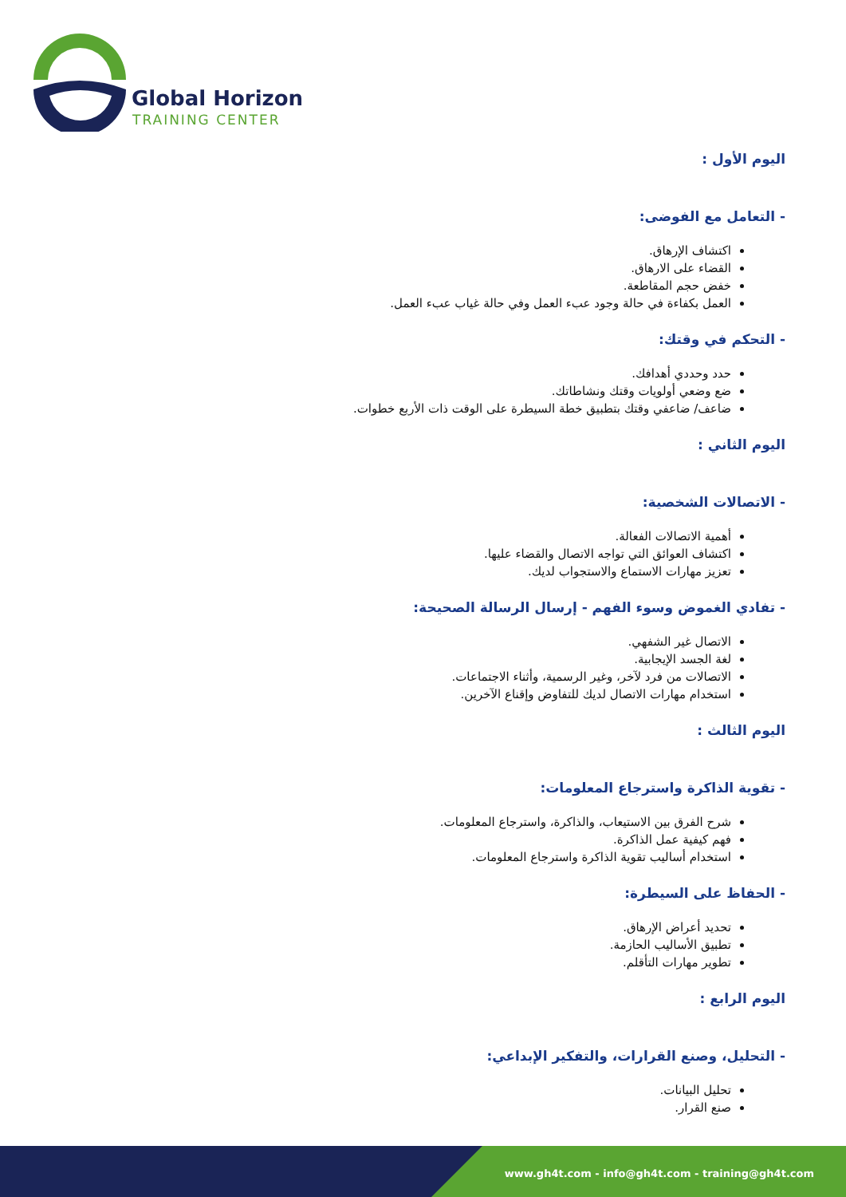Global Horizon
TRAINING CENTER
اليوم الأول :
- التعامل مع الفوضى:
اكتشاف الإرهاق.
القضاء على الارهاق.
خفض حجم المقاطعة.
العمل بكفاءة في حالة وجود عبء العمل وفي حالة غياب عبء العمل.
- التحكم في وقتك:
حدد وحددي أهدافك.
ضع وضعي أولويات وقتك ونشاطاتك.
ضاعف/ ضاعفي وقتك بتطبيق خطة السيطرة على الوقت ذات الأربع خطوات.
اليوم الثاني :
- الاتصالات الشخصية:
أهمية الاتصالات الفعالة.
اكتشاف العوائق التي تواجه الاتصال والقضاء عليها.
تعزيز مهارات الاستماع والاستجواب لديك.
- تفادي الغموض وسوء الفهم - إرسال الرسالة الصحيحة:
الاتصال غير الشفهي.
لغة الجسد الإيجابية.
الاتصالات من فرد لآخر، وغير الرسمية، وأثناء الاجتماعات.
استخدام مهارات الاتصال لديك للتفاوض وإقناع الآخرين.
اليوم الثالث :
- تقوية الذاكرة واسترجاع المعلومات:
شرح الفرق بين الاستيعاب، والذاكرة، واسترجاع المعلومات.
فهم كيفية عمل الذاكرة.
استخدام أساليب تقوية الذاكرة واسترجاع المعلومات.
- الحفاظ على السيطرة:
تحديد أعراض الإرهاق.
تطبيق الأساليب الحازمة.
تطوير مهارات التأقلم.
اليوم الرابع :
- التحليل، وصنع القرارات، والتفكير الإبداعي:
تحليل البيانات.
صنع القرار.
www.gh4t.com - info@gh4t.com - training@gh4t.com